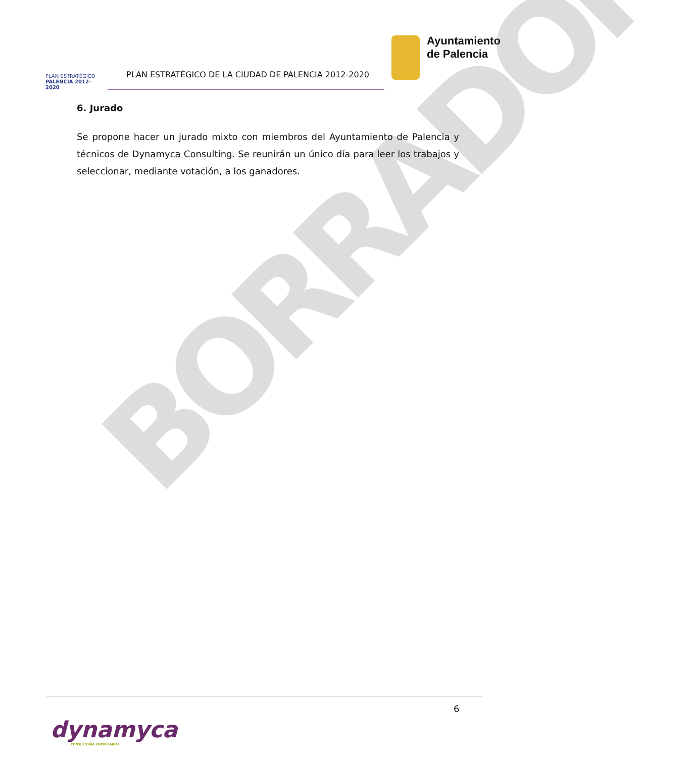PLAN ESTRATÉGICO
PALENCIA 2012-2020
PLAN ESTRATÉGICO DE LA CIUDAD DE PALENCIA 2012-2020
Ayuntamiento
de Palencia
BORRADOR
6. Jurado
Se propone hacer un jurado mixto con miembros del Ayuntamiento de Palencia y técnicos de Dynamyca Consulting. Se reunirán un único día para leer los trabajos y seleccionar, mediante votación, a los ganadores.
6
dynamyca
CONSULTORÍA EMPRESARIAL